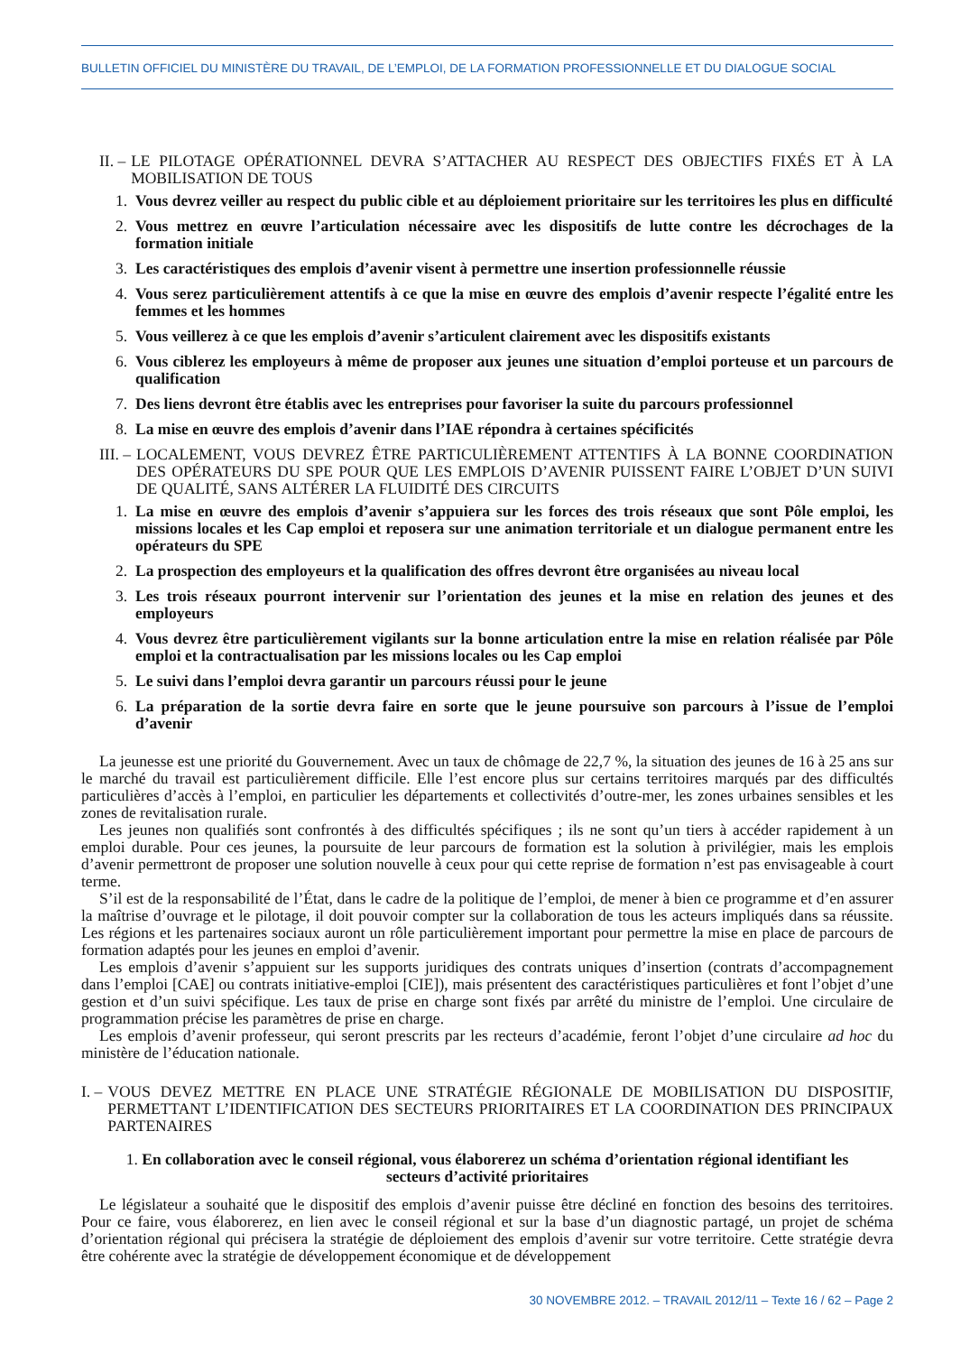BULLETIN OFFICIEL DU MINISTÈRE DU TRAVAIL, DE L’EMPLOI, DE LA FORMATION PROFESSIONNELLE ET DU DIALOGUE SOCIAL
II. – LE PILOTAGE OPÉRATIONNEL DEVRA S’ATTACHER AU RESPECT DES OBJECTIFS FIXÉS ET À LA MOBILISATION DE TOUS
1. Vous devrez veiller au respect du public cible et au déploiement prioritaire sur les territoires les plus en difficulté
2. Vous mettrez en œuvre l’articulation nécessaire avec les dispositifs de lutte contre les décrochages de la formation initiale
3. Les caractéristiques des emplois d’avenir visent à permettre une insertion professionnelle réussie
4. Vous serez particulièrement attentifs à ce que la mise en œuvre des emplois d’avenir respecte l’égalité entre les femmes et les hommes
5. Vous veillerez à ce que les emplois d’avenir s’articulent clairement avec les dispositifs existants
6. Vous ciblerez les employeurs à même de proposer aux jeunes une situation d’emploi porteuse et un parcours de qualification
7. Des liens devront être établis avec les entreprises pour favoriser la suite du parcours professionnel
8. La mise en œuvre des emplois d’avenir dans l’IAE répondra à certaines spécificités
III. – LOCALEMENT, VOUS DEVREZ ÊTRE PARTICULIÈREMENT ATTENTIFS À LA BONNE COORDINATION DES OPÉRATEURS DU SPE POUR QUE LES EMPLOIS D’AVENIR PUISSENT FAIRE L’OBJET D’UN SUIVI DE QUALITÉ, SANS ALTÉRER LA FLUIDITÉ DES CIRCUITS
1. La mise en œuvre des emplois d’avenir s’appuiera sur les forces des trois réseaux que sont Pôle emploi, les missions locales et les Cap emploi et reposera sur une animation territoriale et un dialogue permanent entre les opérateurs du SPE
2. La prospection des employeurs et la qualification des offres devront être organisées au niveau local
3. Les trois réseaux pourront intervenir sur l’orientation des jeunes et la mise en relation des jeunes et des employeurs
4. Vous devrez être particulièrement vigilants sur la bonne articulation entre la mise en relation réalisée par Pôle emploi et la contractualisation par les missions locales ou les Cap emploi
5. Le suivi dans l’emploi devra garantir un parcours réussi pour le jeune
6. La préparation de la sortie devra faire en sorte que le jeune poursuive son parcours à l’issue de l’emploi d’avenir
La jeunesse est une priorité du Gouvernement. Avec un taux de chômage de 22,7 %, la situation des jeunes de 16 à 25 ans sur le marché du travail est particulièrement difficile. Elle l’est encore plus sur certains territoires marqués par des difficultés particulières d’accès à l’emploi, en particulier les départements et collectivités d’outre-mer, les zones urbaines sensibles et les zones de revitalisation rurale.
Les jeunes non qualifiés sont confrontés à des difficultés spécifiques ; ils ne sont qu’un tiers à accéder rapidement à un emploi durable. Pour ces jeunes, la poursuite de leur parcours de formation est la solution à privilégier, mais les emplois d’avenir permettront de proposer une solution nouvelle à ceux pour qui cette reprise de formation n’est pas envisageable à court terme.
S’il est de la responsabilité de l’État, dans le cadre de la politique de l’emploi, de mener à bien ce programme et d’en assurer la maîtrise d’ouvrage et le pilotage, il doit pouvoir compter sur la collaboration de tous les acteurs impliqués dans sa réussite. Les régions et les partenaires sociaux auront un rôle particulièrement important pour permettre la mise en place de parcours de formation adaptés pour les jeunes en emploi d’avenir.
Les emplois d’avenir s’appuient sur les supports juridiques des contrats uniques d’insertion (contrats d’accompagnement dans l’emploi [CAE] ou contrats initiative-emploi [CIE]), mais présentent des caractéristiques particulières et font l’objet d’une gestion et d’un suivi spécifique. Les taux de prise en charge sont fixés par arrêté du ministre de l’emploi. Une circulaire de programmation précise les paramètres de prise en charge.
Les emplois d’avenir professeur, qui seront prescrits par les recteurs d’académie, feront l’objet d’une circulaire ad hoc du ministère de l’éducation nationale.
I. – VOUS DEVEZ METTRE EN PLACE UNE STRATÉGIE RÉGIONALE DE MOBILISATION DU DISPOSITIF, PERMETTANT L’IDENTIFICATION DES SECTEURS PRIORITAIRES ET LA COORDINATION DES PRINCIPAUX PARTENAIRES
1. En collaboration avec le conseil régional, vous élaborerez un schéma d’orientation régional identifiant les secteurs d’activité prioritaires
Le législateur a souhaité que le dispositif des emplois d’avenir puisse être décliné en fonction des besoins des territoires. Pour ce faire, vous élaborerez, en lien avec le conseil régional et sur la base d’un diagnostic partagé, un projet de schéma d’orientation régional qui précisera la stratégie de déploiement des emplois d’avenir sur votre territoire. Cette stratégie devra être cohérente avec la stratégie de développement économique et de développement
30 NOVEMBRE 2012. – TRAVAIL 2012/11 – Texte 16 / 62 – Page 2